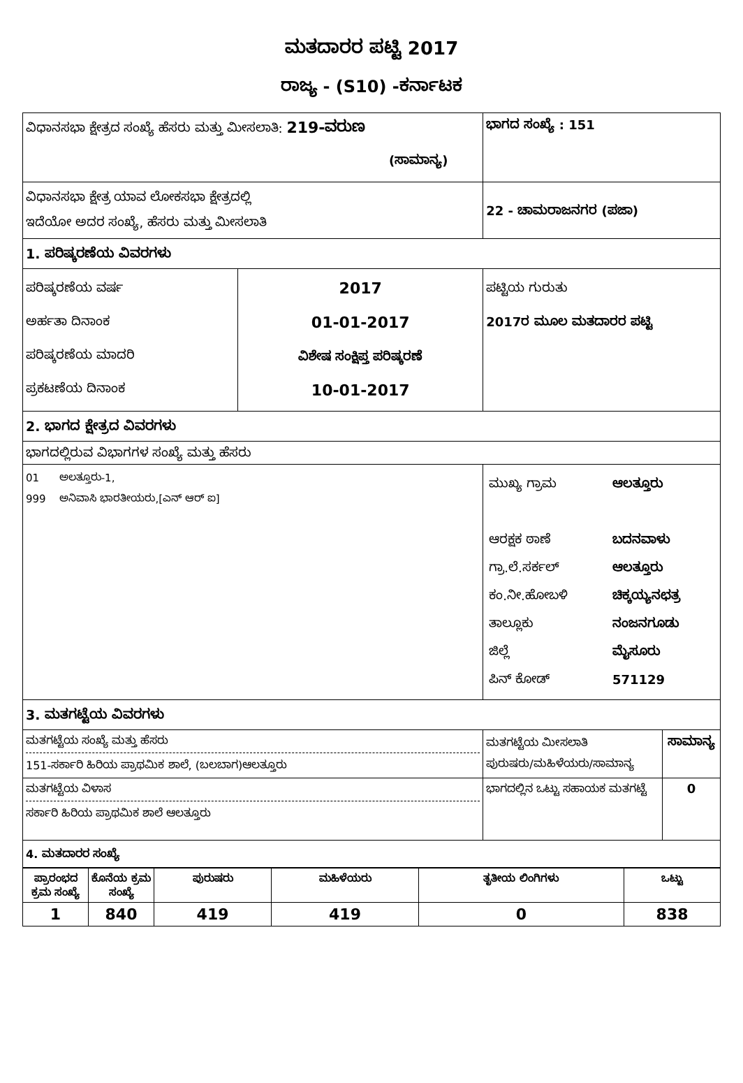ಮತದಾರರ ಪಟ್ಟಿ 2017
ರಾಜ್ಯ - (S10) -ಕರ್ನಾಟಕ
| ವಿಧಾನಸಭಾ ಕ್ಷೇತ್ರದ ಸಂಖ್ಯೆ ಹೆಸರು ಮತ್ತು ಮೀಸಲಾತಿ: 219-ವರುಣ (ಸಾಮಾನ್ಯ) | | ಭಾಗದ ಸಂಖ್ಯೆ : 151 | |
| ವಿಧಾನಸಭಾ ಕ್ಷೇತ್ರ ಯಾವ ಲೋಕಸಭಾ ಕ್ಷೇತ್ರದಲ್ಲಿ ಇದೆಯೋ ಅದರ ಸಂಖ್ಯೆ, ಹೆಸರು ಮತ್ತು ಮೀಸಲಾತಿ | | 22 - ಚಾಮರಾಜನಗರ (ಪಜಾ) | |
| 1. ಪರಿಷ್ಕರಣೆಯ ವಿವರಗಳು | | | |
| ಪರಿಷ್ಕರಣೆಯ ವರ್ಷ ಅರ್ಹತಾ ದಿನಾಂಕ ಪರಿಷ್ಕರಣೆಯ ಮಾದರಿ ಪ್ರಕಟಣೆಯ ದಿನಾಂಕ | 2017 01-01-2017 ವಿಶೇಷ ಸಂಕ್ಷಿಪ್ತ ಪರಿಷ್ಕರಣೆ 10-01-2017 | ಪಟ್ಟಿಯ ಗುರುತು 2017ರ ಮೂಲ ಮತದಾರರ ಪಟ್ಟಿ | |
| 2. ಭಾಗದ ಕ್ಷೇತ್ರದ ವಿವರಗಳು | | | |
| ಭಾಗದಲ್ಲಿರುವ ವಿಭಾಗಗಳ ಸಂಖ್ಯೆ ಮತ್ತು ಹೆಸರು | | | |
| 01 ಅಲತ್ತೂರು-1, 999 ಅನಿವಾಸಿ ಭಾರತೀಯರು,[ಎನ್ ಆರ್ ಐ] | | / ಮುಖ್ಯ ಗ್ರಾಮ ಆರಕ್ಷಕ ಠಾಣೆ ಗ್ರಾ.ಲೆ.ಸರ್ಕಲ್ ಕಂ.ನೀ.ಹೋಬಳಿ ತಾಲ್ಲೂಕು ಜಿಲ್ಲೆ ಪಿನ್ ಕೋಡ್ / ಆಲತ್ತೂರು ಬದನವಾಳು ಆಲತ್ತೂರು ಚಿಕ್ಕಯ್ಯನಛತ್ರ ನಂಜನಗೂಡು ಮೈಸೂರು 571129 / | |
| 3. ಮತಗಟ್ಟೆಯ ವಿವರಗಳು | | | |
| ಮತಗಟ್ಟೆಯ ಸಂಖ್ಯೆ ಮತ್ತು ಹೆಸರು 151-ಸರ್ಕಾರಿ ಹಿರಿಯ ಪ್ರಾಥಮಿಕ ಶಾಲೆ, (ಬಲಬಾಗ)ಆಲತ್ತೂರು | | ಮತಗಟ್ಟೆಯ ಮೀಸಲಾತಿ ಪುರುಷರು/ಮಹಿಳೆಯರು/ಸಾಮಾನ್ಯ | ಸಾಮಾನ್ಯ |
| ಮತಗಟ್ಟೆಯ ವಿಳಾಸ ಸರ್ಕಾರಿ ಹಿರಿಯ ಪ್ರಾಥಮಿಕ ಶಾಲೆ ಆಲತ್ತೂರು | | ಭಾಗದಲ್ಲಿನ ಒಟ್ಟು ಸಹಾಯಕ ಮತಗಟ್ಟೆ | 0 |
| 4. ಮತದಾರರ ಸಂಖ್ಯೆ | | | |
| ಪ್ರಾರಂಭದ ಕ್ರಮ ಸಂಖ್ಯೆ | ಕೊನೆಯ ಕ್ರಮ ಸಂಖ್ಯೆ | ಪುರುಷರು | ಮಹಿಳೆಯರು | ತೃತೀಯ ಲಿಂಗಿಗಳು | ಒಟ್ಟು |
| --- | --- | --- | --- | --- | --- |
| 1 | 840 | 419 | 419 | 0 | 838 |